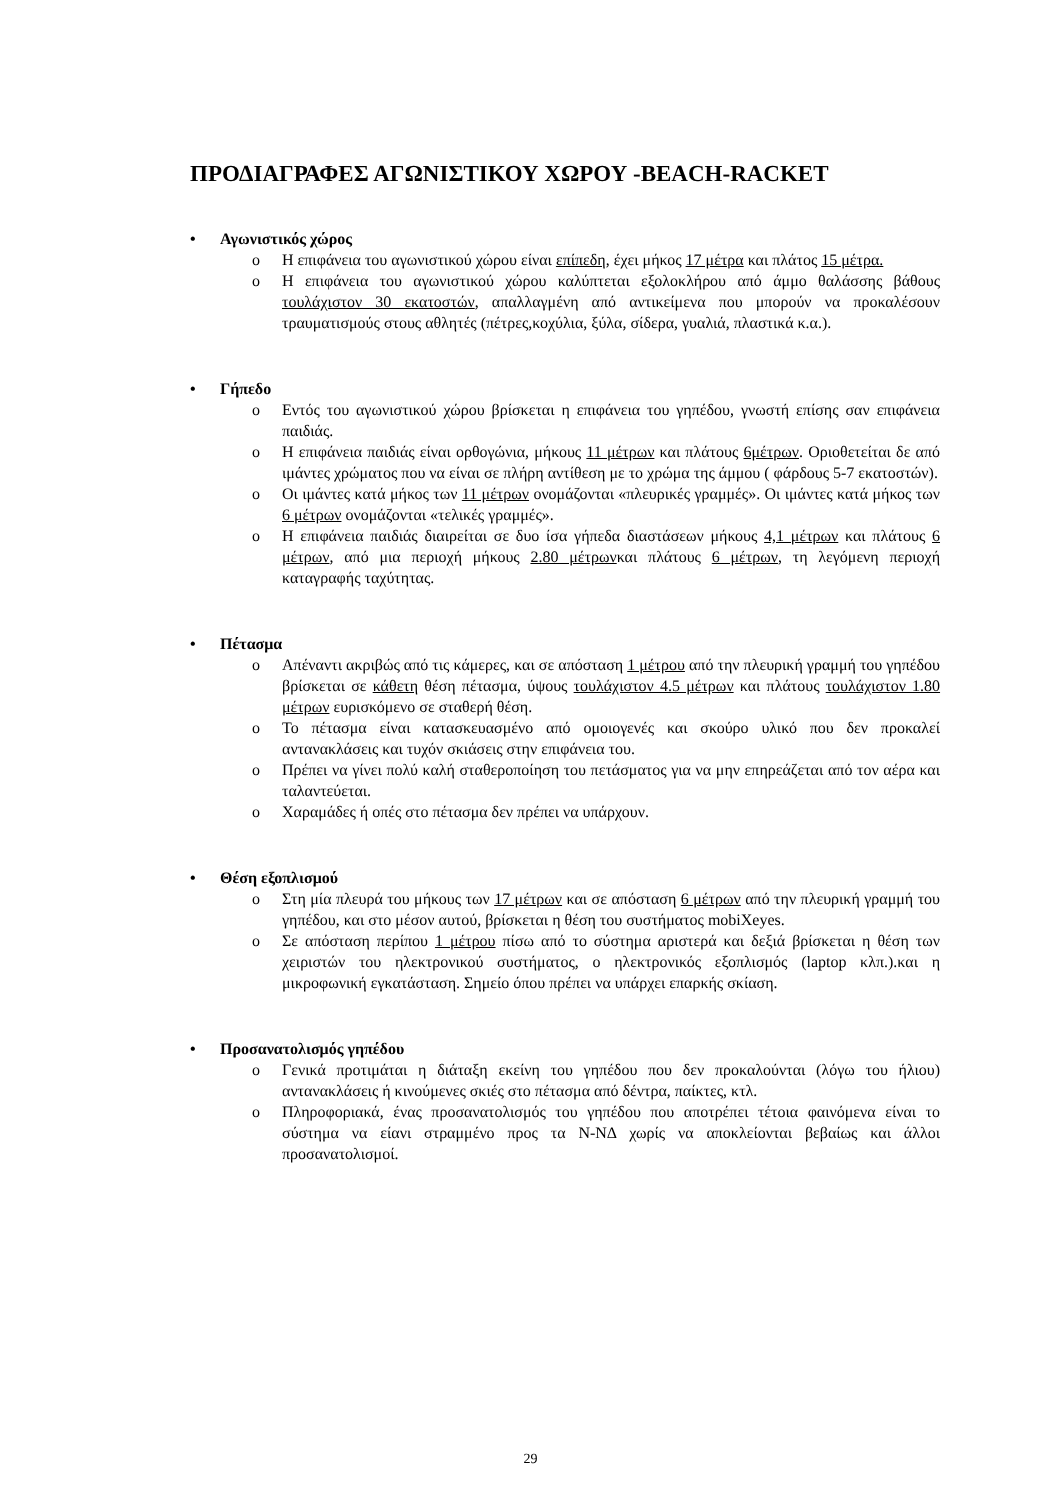ΠΡΟΔΙΑΓΡΑΦΕΣ ΑΓΩΝΙΣΤΙΚΟΥ ΧΩΡΟΥ -BEACH-RACKET
• Αγωνιστικός χώρος
o Η επιφάνεια του αγωνιστικού χώρου είναι επίπεδη, έχει μήκος 17 μέτρα και πλάτος 15 μέτρα.
o Η επιφάνεια του αγωνιστικού χώρου καλύπτεται εξολοκλήρου από άμμο θαλάσσης βάθους τουλάχιστον 30 εκατοστών, απαλλαγμένη από αντικείμενα που μπορούν να προκαλέσουν τραυματισμούς στους αθλητές (πέτρες,κοχύλια, ξύλα, σίδερα, γυαλιά, πλαστικά κ.α.).
• Γήπεδο
o Εντός του αγωνιστικού χώρου βρίσκεται η επιφάνεια του γηπέδου, γνωστή επίσης σαν επιφάνεια παιδιάς.
o Η επιφάνεια παιδιάς είναι ορθογώνια, μήκους 11 μέτρων και πλάτους 6μέτρων. Οριοθετείται δε από ιμάντες χρώματος που να είναι σε πλήρη αντίθεση με το χρώμα της άμμου ( φάρδους 5-7 εκατοστών).
o Οι ιμάντες κατά μήκος των 11 μέτρων ονομάζονται «πλευρικές γραμμές». Οι ιμάντες κατά μήκος των 6 μέτρων ονομάζονται «τελικές γραμμές».
o Η επιφάνεια παιδιάς διαιρείται σε δυο ίσα γήπεδα διαστάσεων μήκους 4,1 μέτρων και πλάτους 6 μέτρων, από μια περιοχή μήκους 2.80 μέτρωνκαι πλάτους 6 μέτρων, τη λεγόμενη περιοχή καταγραφής ταχύτητας.
• Πέτασμα
o Απέναντι ακριβώς από τις κάμερες, και σε απόσταση 1 μέτρου από την πλευρική γραμμή του γηπέδου βρίσκεται σε κάθετη θέση πέτασμα, ύψους τουλάχιστον 4.5 μέτρων και πλάτους τουλάχιστον 1.80 μέτρων ευρισκόμενο σε σταθερή θέση.
o Το πέτασμα είναι κατασκευασμένο από ομοιογενές και σκούρο υλικό που δεν προκαλεί αντανακλάσεις και τυχόν σκιάσεις στην επιφάνεια του.
o Πρέπει να γίνει πολύ καλή σταθεροποίηση του πετάσματος για να μην επηρεάζεται από τον αέρα και ταλαντεύεται.
o Χαραμάδες ή οπές στο πέτασμα δεν πρέπει να υπάρχουν.
• Θέση εξοπλισμού
o Στη μία πλευρά του μήκους των 17 μέτρων και σε απόσταση 6 μέτρων από την πλευρική γραμμή του γηπέδου, και στο μέσον αυτού, βρίσκεται η θέση του συστήματος mobiXeyes.
o Σε απόσταση περίπου 1 μέτρου πίσω από το σύστημα αριστερά και δεξιά βρίσκεται η θέση των χειριστών του ηλεκτρονικού συστήματος, ο ηλεκτρονικός εξοπλισμός (laptop κλπ.).και η μικροφωνική εγκατάσταση. Σημείο όπου πρέπει να υπάρχει επαρκής σκίαση.
• Προσανατολισμός γηπέδου
o Γενικά προτιμάται η διάταξη εκείνη του γηπέδου που δεν προκαλούνται (λόγω του ήλιου) αντανακλάσεις ή κινούμενες σκιές στο πέτασμα από δέντρα, παίκτες, κτλ.
o Πληροφοριακά, ένας προσανατολισμός του γηπέδου που αποτρέπει τέτοια φαινόμενα είναι το σύστημα να είανι στραμμένο προς τα Ν-ΝΔ χωρίς να αποκλείονται βεβαίως και άλλοι προσανατολισμοί.
29